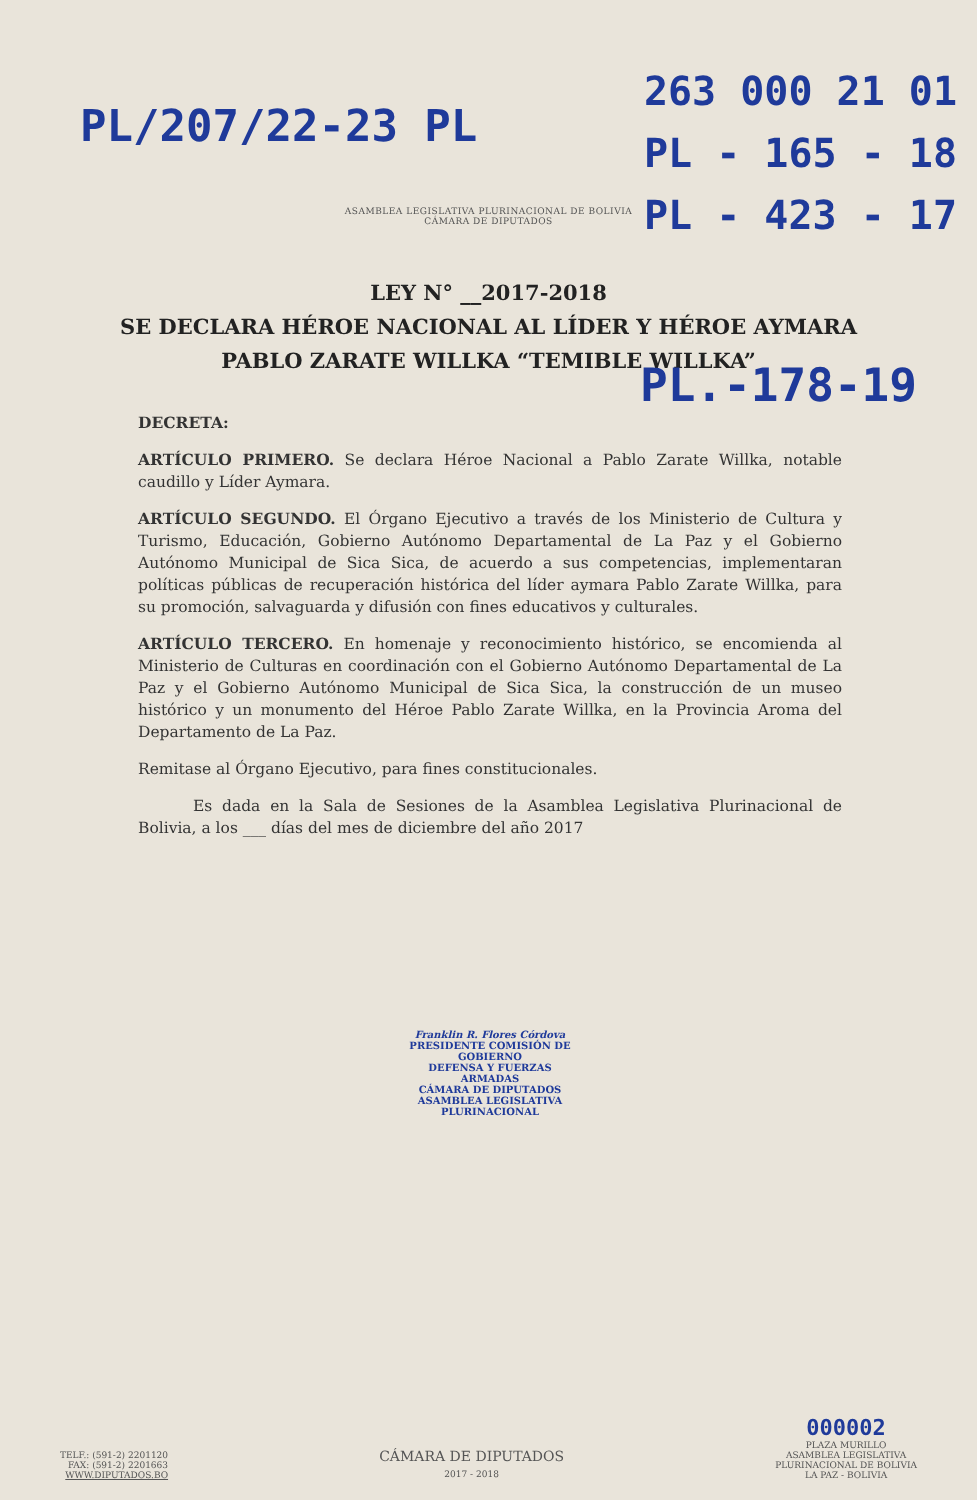PL/207/22-23 PL
263 000 21 01
PL - 165 - 18
PL - 423 - 17
ASAMBLEA LEGISLATIVA PLURINACIONAL DE BOLIVIA
CÁMARA DE DIPUTADOS
LEY N° __2017-2018
SE DECLARA HÉROE NACIONAL AL LÍDER Y HÉROE AYMARA PABLO ZARATE WILLKA “TEMIBLE WILLKA”
PL.-178-19
DECRETA:
ARTÍCULO PRIMERO. Se declara Héroe Nacional a Pablo Zarate Willka, notable caudillo y Líder Aymara.
ARTÍCULO SEGUNDO. El Órgano Ejecutivo a través de los Ministerio de Cultura y Turismo, Educación, Gobierno Autónomo Departamental de La Paz y el Gobierno Autónomo Municipal de Sica Sica, de acuerdo a sus competencias, implementaran políticas públicas de recuperación histórica del líder aymara Pablo Zarate Willka, para su promoción, salvaguarda y difusión con fines educativos y culturales.
ARTÍCULO TERCERO. En homenaje y reconocimiento histórico, se encomienda al Ministerio de Culturas en coordinación con el Gobierno Autónomo Departamental de La Paz y el Gobierno Autónomo Municipal de Sica Sica, la construcción de un museo histórico y un monumento del Héroe Pablo Zarate Willka, en la Provincia Aroma del Departamento de La Paz.
Remitase al Órgano Ejecutivo, para fines constitucionales.
Es dada en la Sala de Sesiones de la Asamblea Legislativa Plurinacional de Bolivia, a los ___ días del mes de diciembre del año 2017
Franklin R. Flores Córdova
PRESIDENTE COMISIÓN DE GOBIERNO
DEFENSA Y FUERZAS ARMADAS
CÁMARA DE DIPUTADOS
ASAMBLEA LEGISLATIVA PLURINACIONAL
TELF.: (591-2) 2201120
FAX: (591-2) 2201663
WWW.DIPUTADOS.BO
CÁMARA DE DIPUTADOS
2017 - 2018
000002
PLAZA MURILLO
ASAMBLEA LEGISLATIVA
PLURINACIONAL DE BOLIVIA
LA PAZ - BOLIVIA